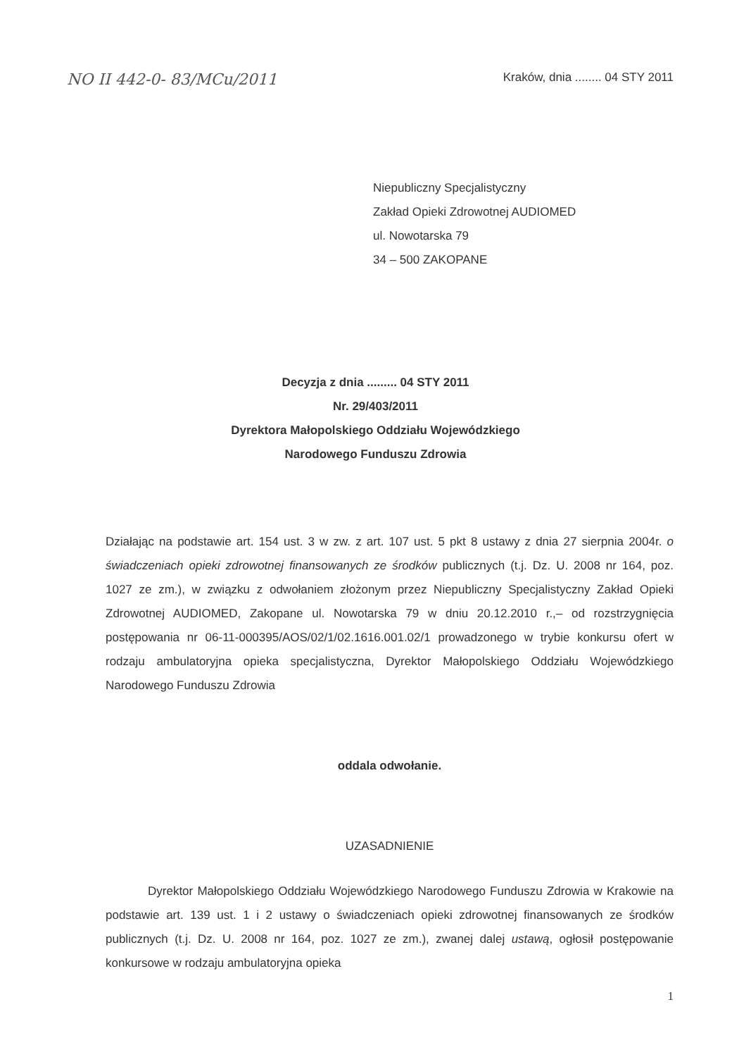NO II 442-0- 83/MCu/2011 Kraków, dnia ........ 04 STY 2011
Niepubliczny Specjalistyczny
Zakład Opieki Zdrowotnej AUDIOMED
ul. Nowotarska 79
34 – 500 ZAKOPANE
Decyzja z dnia ......... 04 STY 2011
Nr. 29/403/2011
Dyrektora Małopolskiego Oddziału Wojewódzkiego
Narodowego Funduszu Zdrowia
Działając na podstawie art. 154 ust. 3 w zw. z art. 107 ust. 5 pkt 8 ustawy z dnia 27 sierpnia 2004r. o świadczeniach opieki zdrowotnej finansowanych ze środków publicznych (t.j. Dz. U. 2008 nr 164, poz. 1027 ze zm.), w związku z odwołaniem złożonym przez Niepubliczny Specjalistyczny Zakład Opieki Zdrowotnej AUDIOMED, Zakopane ul. Nowotarska 79 w dniu 20.12.2010 r.,– od rozstrzygnięcia postępowania nr 06-11-000395/AOS/02/1/02.1616.001.02/1 prowadzonego w trybie konkursu ofert w rodzaju ambulatoryjna opieka specjalistyczna, Dyrektor Małopolskiego Oddziału Wojewódzkiego Narodowego Funduszu Zdrowia
oddala odwołanie.
UZASADNIENIE
Dyrektor Małopolskiego Oddziału Wojewódzkiego Narodowego Funduszu Zdrowia w Krakowie na podstawie art. 139 ust. 1 i 2 ustawy o świadczeniach opieki zdrowotnej finansowanych ze środków publicznych (t.j. Dz. U. 2008 nr 164, poz. 1027 ze zm.), zwanej dalej ustawą, ogłosił postępowanie konkursowe w rodzaju ambulatoryjna opieka
1